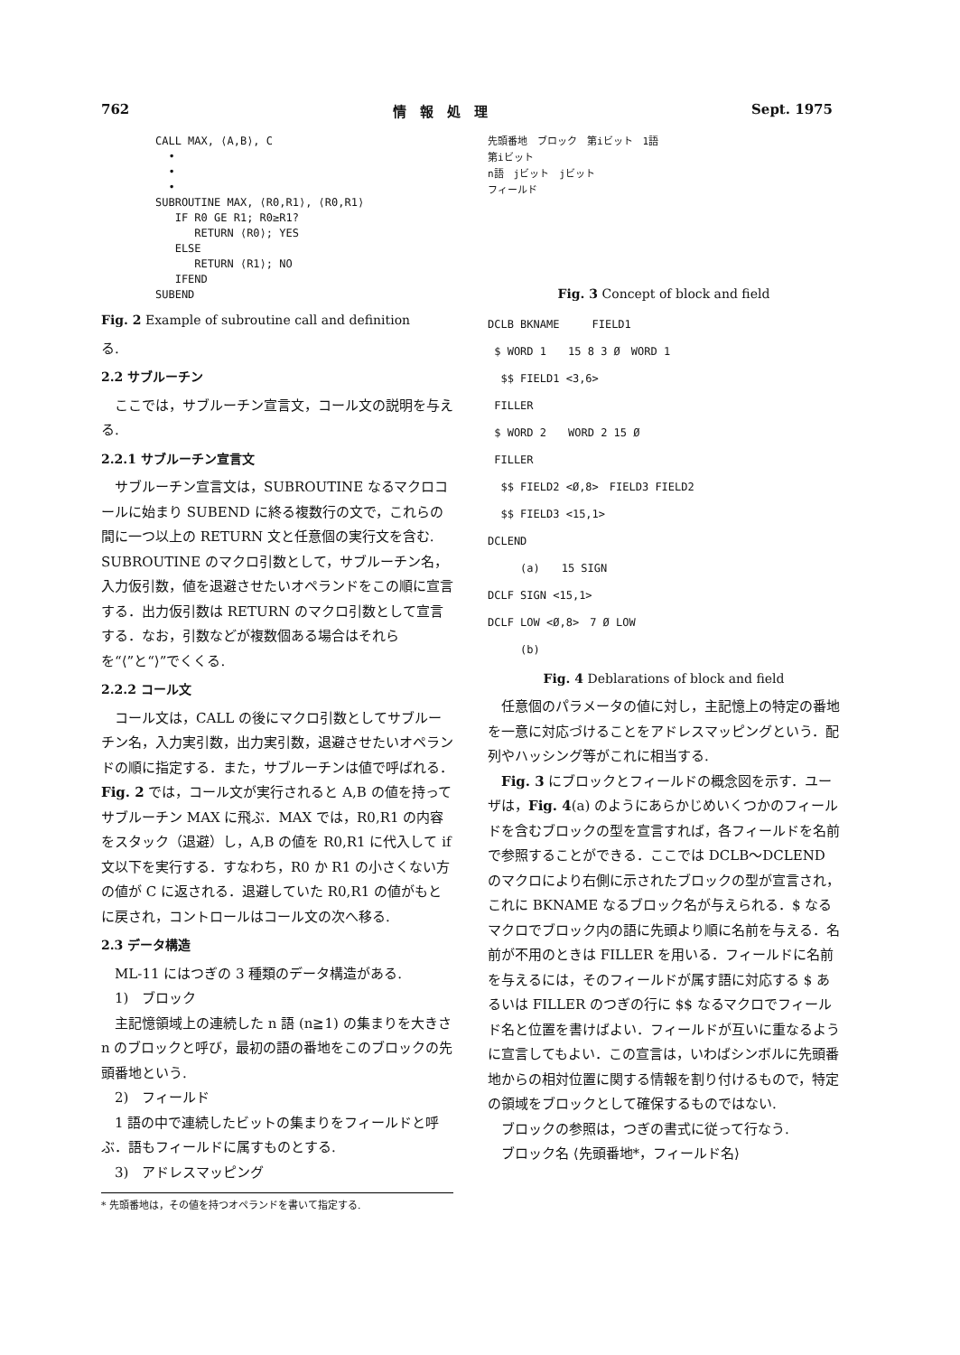762 情　報　処　理 Sept. 1975
CALL MAX, ⟨A,B⟩, C
  •
  •
  •
SUBROUTINE MAX, ⟨R0,R1⟩, ⟨R0,R1⟩
   IF R0 GE R1; R0≥R1?
      RETURN ⟨R0⟩; YES
   ELSE
      RETURN ⟨R1⟩; NO
   IFEND
SUBEND
Fig. 2 Example of subroutine call and definition
る.
2.2 サブルーチン
ここでは，サブルーチン宣言文，コール文の説明を与える.
2.2.1 サブルーチン宣言文
サブルーチン宣言文は，SUBROUTINE なるマクロコールに始まり SUBEND に終る複数行の文で，これらの間に一つ以上の RETURN 文と任意個の実行文を含む. SUBROUTINE のマクロ引数として，サブルーチン名，入力仮引数，値を退避させたいオペランドをこの順に宣言する．出力仮引数は RETURN のマクロ引数として宣言する．なお，引数などが複数個ある場合はそれらを“⟨”と“⟩”でくくる.
2.2.2 コール文
コール文は，CALL の後にマクロ引数としてサブルーチン名，入力実引数，出力実引数，退避させたいオペランドの順に指定する．また，サブルーチンは値で呼ばれる．Fig. 2 では，コール文が実行されると A,B の値を持ってサブルーチン MAX に飛ぶ．MAX では，R0,R1 の内容をスタック（退避）し，A,B の値を R0,R1 に代入して if 文以下を実行する．すなわち，R0 か R1 の小さくない方の値が C に返される．退避していた R0,R1 の値がもとに戻され，コントロールはコール文の次へ移る.
2.3 データ構造
ML-11 にはつぎの 3 種類のデータ構造がある.
1)　ブロック
主記憶領域上の連続した n 語 (n≧1) の集まりを大きさ n のブロックと呼び，最初の語の番地をこのブロックの先頭番地という.
2)　フィールド
1 語の中で連続したビットの集まりをフィールドと呼ぶ．語もフィールドに属すものとする.
3)　アドレスマッピング
* 先頭番地は，その値を持つオペランドを書いて指定する.
先頭番地　ブロック　第iビット　1語
第iビット
n語　jビット　jビット
フィールド
Fig. 3 Concept of block and field
DCLB BKNAME　　　FIELD1
$ WORD 1　　15 8 3 Ø　WORD 1
$$ FIELD1 <3,6>
FILLER
$ WORD 2　　WORD 2 15 Ø
FILLER
$$ FIELD2 <Ø,8>　FIELD3 FIELD2
$$ FIELD3 <15,1>
DCLEND
　　　(a)　　15 SIGN
DCLF SIGN <15,1>
DCLF LOW <Ø,8>　7 Ø LOW
　　　(b)
Fig. 4 Deblarations of block and field
任意個のパラメータの値に対し，主記憶上の特定の番地を一意に対応づけることをアドレスマッピングという．配列やハッシング等がこれに相当する.
Fig. 3 にブロックとフィールドの概念図を示す．ユーザは，Fig. 4(a) のようにあらかじめいくつかのフィールドを含むブロックの型を宣言すれば，各フィールドを名前で参照することができる．ここでは DCLB〜DCLEND のマクロにより右側に示されたブロックの型が宣言され，これに BKNAME なるブロック名が与えられる．$ なるマクロでブロック内の語に先頭より順に名前を与える．名前が不用のときは FILLER を用いる．フィールドに名前を与えるには，そのフィールドが属す語に対応する $ あるいは FILLER のつぎの行に $$ なるマクロでフィールド名と位置を書けばよい．フィールドが互いに重なるように宣言してもよい．この宣言は，いわばシンボルに先頭番地からの相対位置に関する情報を割り付けるもので，特定の領域をブロックとして確保するものではない.
ブロックの参照は，つぎの書式に従って行なう.
ブロック名 ⟨先頭番地*，フィールド名⟩